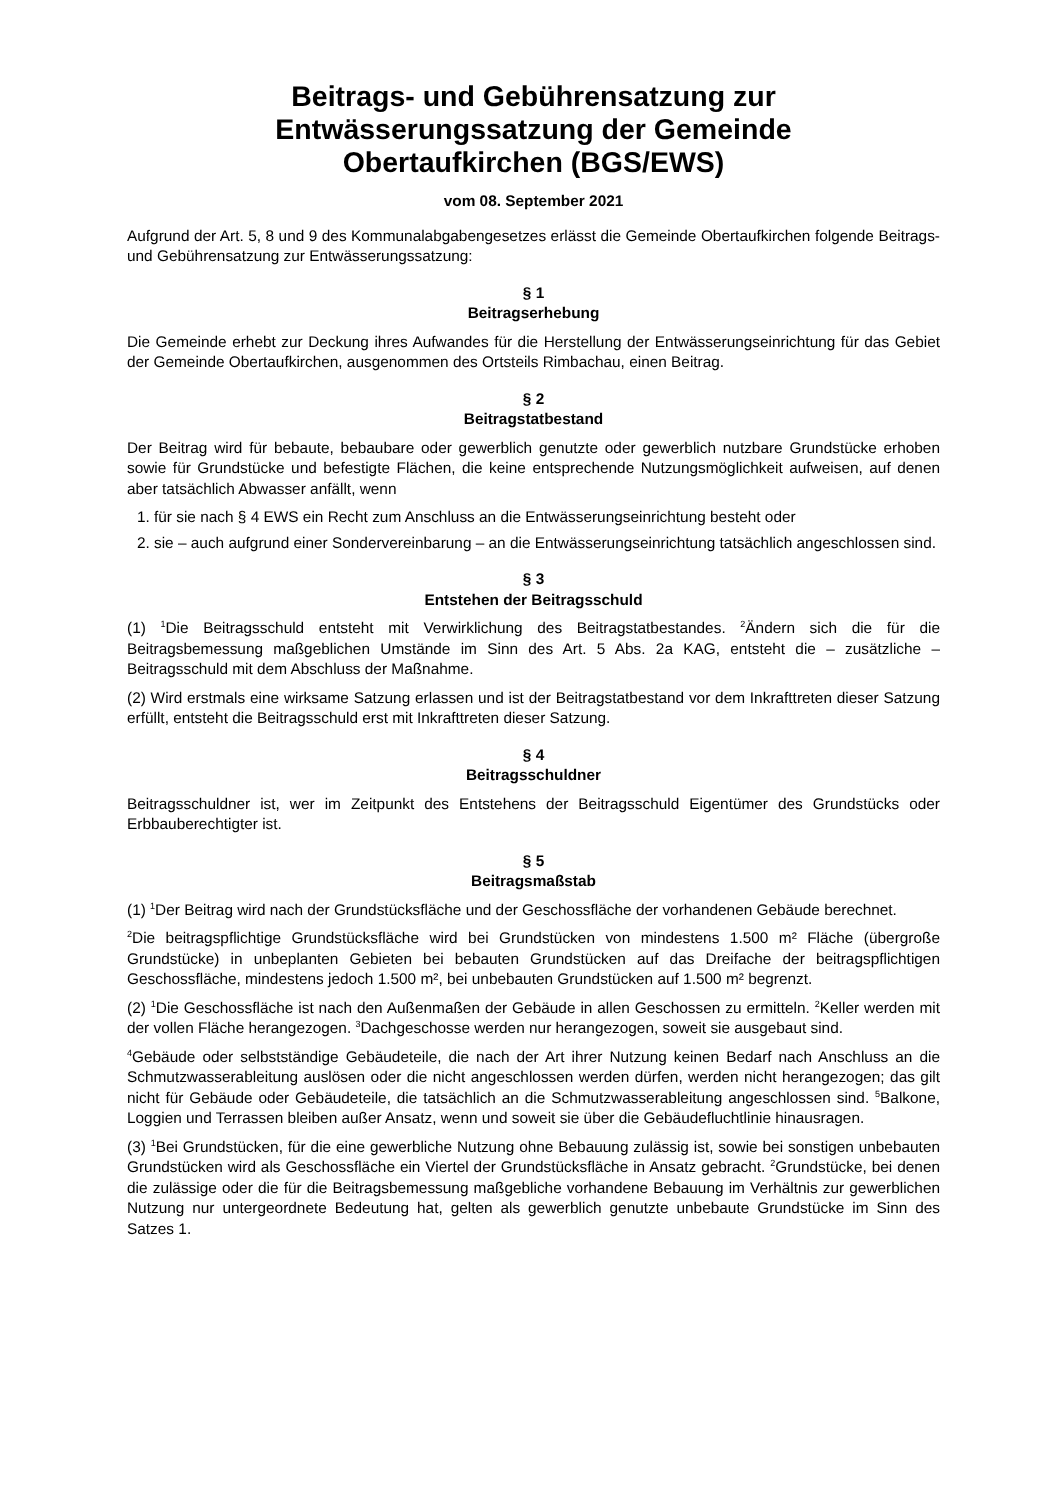Beitrags- und Gebührensatzung zur
Entwässerungssatzung der Gemeinde
Obertaufkirchen (BGS/EWS)
vom 08. September 2021
Aufgrund der Art. 5, 8 und 9 des Kommunalabgabengesetzes erlässt die Gemeinde Obertaufkirchen folgende Beitrags- und Gebührensatzung zur Entwässerungssatzung:
§ 1
Beitragserhebung
Die Gemeinde erhebt zur Deckung ihres Aufwandes für die Herstellung der Entwässerungseinrichtung für das Gebiet der Gemeinde Obertaufkirchen, ausgenommen des Ortsteils Rimbachau, einen Beitrag.
§ 2
Beitragstatbestand
Der Beitrag wird für bebaute, bebaubare oder gewerblich genutzte oder gewerblich nutzbare Grundstücke erhoben sowie für Grundstücke und befestigte Flächen, die keine entsprechende Nutzungsmöglichkeit aufweisen, auf denen aber tatsächlich Abwasser anfällt, wenn
1. für sie nach § 4 EWS ein Recht zum Anschluss an die Entwässerungseinrichtung besteht oder
2. sie – auch aufgrund einer Sondervereinbarung – an die Entwässerungseinrichtung tatsächlich angeschlossen sind.
§ 3
Entstehen der Beitragsschuld
(1) <sup>1</sup>Die Beitragsschuld entsteht mit Verwirklichung des Beitragstatbestandes. <sup>2</sup>Ändern sich die für die Beitragsbemessung maßgeblichen Umstände im Sinn des Art. 5 Abs. 2a KAG, entsteht die – zusätzliche – Beitragsschuld mit dem Abschluss der Maßnahme.
(2) Wird erstmals eine wirksame Satzung erlassen und ist der Beitragstatbestand vor dem Inkrafttreten dieser Satzung erfüllt, entsteht die Beitragsschuld erst mit Inkrafttreten dieser Satzung.
§ 4
Beitragsschuldner
Beitragsschuldner ist, wer im Zeitpunkt des Entstehens der Beitragsschuld Eigentümer des Grundstücks oder Erbbauberechtigter ist.
§ 5
Beitragsmaßstab
(1) <sup>1</sup>Der Beitrag wird nach der Grundstücksfläche und der Geschossfläche der vorhandenen Gebäude berechnet.
<sup>2</sup> Die beitragspflichtige Grundstücksfläche wird bei Grundstücken von mindestens 1.500 m² Fläche (übergroße Grundstücke) in unbeplanten Gebieten bei bebauten Grundstücken auf das Dreifache der beitragspflichtigen Geschossfläche, mindestens jedoch 1.500 m², bei unbebauten Grundstücken auf 1.500 m² begrenzt.
(2) <sup>1</sup>Die Geschossfläche ist nach den Außenmaßen der Gebäude in allen Geschossen zu ermitteln. <sup>2</sup>Keller werden mit der vollen Fläche herangezogen. <sup>3</sup>Dachgeschosse werden nur herangezogen, soweit sie ausgebaut sind.
<sup>4</sup> Gebäude oder selbstständige Gebäudeteile, die nach der Art ihrer Nutzung keinen Bedarf nach Anschluss an die Schmutzwasserableitung auslösen oder die nicht angeschlossen werden dürfen, werden nicht herangezogen; das gilt nicht für Gebäude oder Gebäudeteile, die tatsächlich an die Schmutzwasserableitung angeschlossen sind. <sup>5</sup>Balkone, Loggien und Terrassen bleiben außer Ansatz, wenn und soweit sie über die Gebäudefluchtlinie hinausragen.
(3) <sup>1</sup>Bei Grundstücken, für die eine gewerbliche Nutzung ohne Bebauung zulässig ist, sowie bei sonstigen unbebauten Grundstücken wird als Geschossfläche ein Viertel der Grundstücksfläche in Ansatz gebracht. <sup>2</sup>Grundstücke, bei denen die zulässige oder die für die Beitragsbemessung maßgebliche vorhandene Bebauung im Verhältnis zur gewerblichen Nutzung nur untergeordnete Bedeutung hat, gelten als gewerblich genutzte unbebaute Grundstücke im Sinn des Satzes 1.